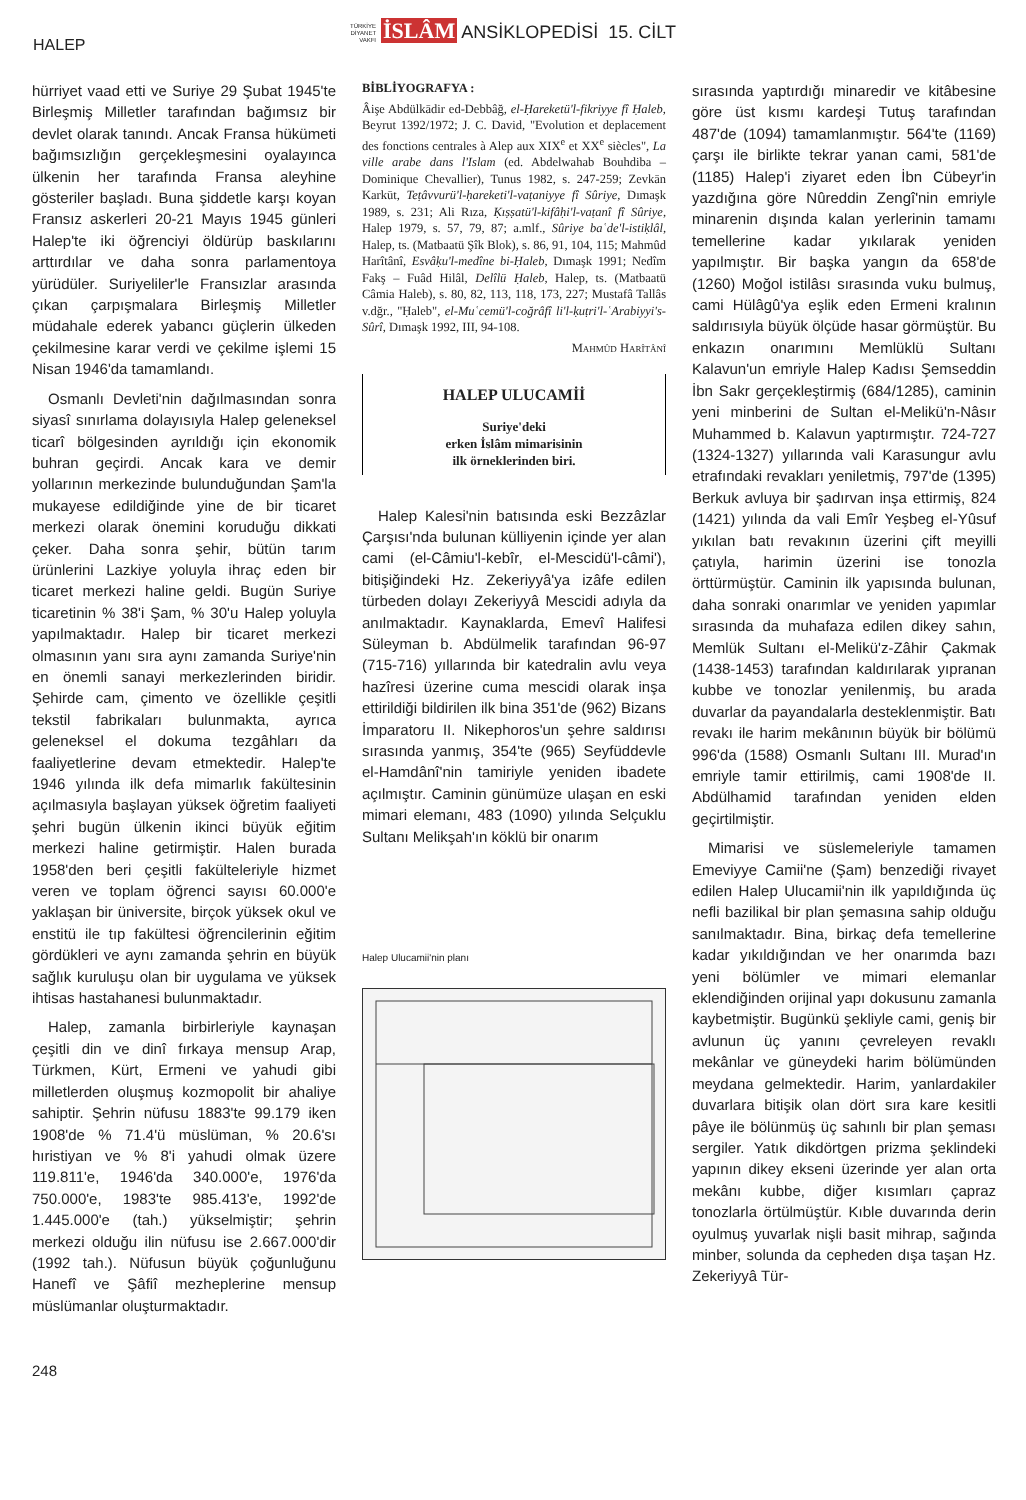HALEP
TÜRKİYE
DİYANET
VAKFI İSLÂM ANSİKLOPEDİSİ 15. CİLT
hürriyet vaad etti ve Suriye 29 Şubat 1945'te Birleşmiş Milletler tarafından bağımsız bir devlet olarak tanındı. Ancak Fransa hükümeti bağımsızlığın gerçekleşmesini oyalayınca ülkenin her tarafında Fransa aleyhine gösteriler başladı. Buna şiddetle karşı koyan Fransız askerleri 20-21 Mayıs 1945 günleri Halep'te iki öğrenciyi öldürüp baskılarını arttırdılar ve daha sonra parlamentoya yürüdüler. Suriyeliler'le Fransızlar arasında çıkan çarpışmalara Birleşmiş Milletler müdahale ederek yabancı güçlerin ülkeden çekilmesine karar verdi ve çekilme işlemi 15 Nisan 1946'da tamamlandı.
Osmanlı Devleti'nin dağılmasından sonra siyasî sınırlama dolayısıyla Halep geleneksel ticarî bölgesinden ayrıldığı için ekonomik buhran geçirdi. Ancak kara ve demir yollarının merkezinde bulunduğundan Şam'la mukayese edildiğinde yine de bir ticaret merkezi olarak önemini koruduğu dikkati çeker. Daha sonra şehir, bütün tarım ürünlerini Lazkiye yoluyla ihraç eden bir ticaret merkezi haline geldi. Bugün Suriye ticaretinin % 38'i Şam, % 30'u Halep yoluyla yapılmaktadır. Halep bir ticaret merkezi olmasının yanı sıra aynı zamanda Suriye'nin en önemli sanayi merkezlerinden biridir. Şehirde cam, çimento ve özellikle çeşitli tekstil fabrikaları bulunmakta, ayrıca geleneksel el dokuma tezgâhları da faaliyetlerine devam etmektedir. Halep'te 1946 yılında ilk defa mimarlık fakültesinin açılmasıyla başlayan yüksek öğretim faaliyeti şehri bugün ülkenin ikinci büyük eğitim merkezi haline getirmiştir. Halen burada 1958'den beri çeşitli fakülteleriyle hizmet veren ve toplam öğrenci sayısı 60.000'e yaklaşan bir üniversite, birçok yüksek okul ve enstitü ile tıp fakültesi öğrencilerinin eğitim gördükleri ve aynı zamanda şehrin en büyük sağlık kuruluşu olan bir uygulama ve yüksek ihtisas hastahanesi bulunmaktadır.
Halep, zamanla birbirleriyle kaynaşan çeşitli din ve dinî fırkaya mensup Arap, Türkmen, Kürt, Ermeni ve yahudi gibi milletlerden oluşmuş kozmopolit bir ahaliye sahiptir. Şehrin nüfusu 1883'te 99.179 iken 1908'de % 71.4'ü müslüman, % 20.6'sı hıristiyan ve % 8'i yahudi olmak üzere 119.811'e, 1946'da 340.000'e, 1976'da 750.000'e, 1983'te 985.413'e, 1992'de 1.445.000'e (tah.) yükselmiştir; şehrin merkezi olduğu ilin nüfusu ise 2.667.000'dir (1992 tah.). Nüfusun büyük çoğunluğunu Hanefî ve Şâfiî mezheplerine mensup müslümanlar oluşturmaktadır.
BİBLİYOGRAFYA :
Âişe Abdülkādir ed-Debbâğ, el-Ḥareketü'l-fikriyye fî Ḥaleb, Beyrut 1392/1972; J. C. David, "Evolution et deplacement des fonctions centrales à Alep aux XIX<sup>e</sup> et XX<sup>e</sup> siècles", La ville arabe dans l'Islam (ed. Abdelwahab Bouhdiba – Dominique Chevallier), Tunus 1982, s. 247-259; Zevkān Karkūt, Teṭâvvurü'l-ḥareketi'l-vaṭaniyye fî Sûriye, Dımaşk 1989, s. 231; Ali Rıza, Ḳıṣṣatü'l-kifâḥi'l-vaṭanî fî Sûriye, Halep 1979, s. 57, 79, 87; a.mlf., Sûriye baʿde'l-istiḳlâl, Halep, ts. (Matbaatü Şîk Blok), s. 86, 91, 104, 115; Mahmûd Harîtânî, Esvâḳu'l-medîne bi-Ḥaleb, Dımaşk 1991; Nedîm Fakş – Fuâd Hilâl, Delîlü Ḥaleb, Halep, ts. (Matbaatü Câmia Haleb), s. 80, 82, 113, 118, 173, 227; Mustafâ Tallâs v.dğr., "Ḥaleb", el-Muʿcemü'l-coğrâfî li'l-ḳuṭri'l-ʿArabiyyi's-Sûrî, Dımaşk 1992, III, 94-108.
Mahmûd Harîtânî
HALEP ULUCAMİİ
Suriye'deki
erken İslâm mimarisinin
ilk örneklerinden biri.
Halep Kalesi'nin batısında eski Bezzâzlar Çarşısı'nda bulunan külliyenin içinde yer alan cami (el-Câmiu'l-kebîr, el-Mescidü'l-câmi'), bitişiğindeki Hz. Zekeriyyâ'ya izâfe edilen türbeden dolayı Zekeriyyâ Mescidi adıyla da anılmaktadır. Kaynaklarda, Emevî Halifesi Süleyman b. Abdülmelik tarafından 96-97 (715-716) yıllarında bir katedralin avlu veya hazîresi üzerine cuma mescidi olarak inşa ettirildiği bildirilen ilk bina 351'de (962) Bizans İmparatoru II. Nikephoros'un şehre saldırısı sırasında yanmış, 354'te (965) Seyfüddevle el-Hamdânî'nin tamiriyle yeniden ibadete açılmıştır. Caminin günümüze ulaşan en eski mimari elemanı, 483 (1090) yılında Selçuklu Sultanı Melikşah'ın köklü bir onarım
Halep Ulucamii'nin planı
sırasında yaptırdığı minaredir ve kitâbesine göre üst kısmı kardeşi Tutuş tarafından 487'de (1094) tamamlanmıştır. 564'te (1169) çarşı ile birlikte tekrar yanan cami, 581'de (1185) Halep'i ziyaret eden İbn Cübeyr'in yazdığına göre Nûreddin Zengî'nin emriyle minarenin dışında kalan yerlerinin tamamı temellerine kadar yıkılarak yeniden yapılmıştır. Bir başka yangın da 658'de (1260) Moğol istilâsı sırasında vuku bulmuş, cami Hülâgû'ya eşlik eden Ermeni kralının saldırısıyla büyük ölçüde hasar görmüştür. Bu enkazın onarımını Memlüklü Sultanı Kalavun'un emriyle Halep Kadısı Şemseddin İbn Sakr gerçekleştirmiş (684/1285), caminin yeni minberini de Sultan el-Melikü'n-Nâsır Muhammed b. Kalavun yaptırmıştır. 724-727 (1324-1327) yıllarında vali Karasungur avlu etrafındaki revakları yeniletmiş, 797'de (1395) Berkuk avluya bir şadırvan inşa ettirmiş, 824 (1421) yılında da vali Emîr Yeşbeg el-Yûsuf yıkılan batı revakının üzerini çift meyilli çatıyla, harimin üzerini ise tonozla örttürmüştür. Caminin ilk yapısında bulunan, daha sonraki onarımlar ve yeniden yapımlar sırasında da muhafaza edilen dikey sahın, Memlük Sultanı el-Melikü'z-Zâhir Çakmak (1438-1453) tarafından kaldırılarak yıpranan kubbe ve tonozlar yenilenmiş, bu arada duvarlar da payandalarla desteklenmiştir. Batı revakı ile harim mekânının büyük bir bölümü 996'da (1588) Osmanlı Sultanı III. Murad'ın emriyle tamir ettirilmiş, cami 1908'de II. Abdülhamid tarafından yeniden elden geçirtilmiştir.
Mimarisi ve süslemeleriyle tamamen Emeviyye Camii'ne (Şam) benzediği rivayet edilen Halep Ulucamii'nin ilk yapıldığında üç nefli bazilikal bir plan şemasına sahip olduğu sanılmaktadır. Bina, birkaç defa temellerine kadar yıkıldığından ve her onarımda bazı yeni bölümler ve mimari elemanlar eklendiğinden orijinal yapı dokusunu zamanla kaybetmiştir. Bugünkü şekliyle cami, geniş bir avlunun üç yanını çevreleyen revaklı mekânlar ve güneydeki harim bölümünden meydana gelmektedir. Harim, yanlardakiler duvarlara bitişik olan dört sıra kare kesitli pâye ile bölünmüş üç sahınlı bir plan şeması sergiler. Yatık dikdörtgen prizma şeklindeki yapının dikey ekseni üzerinde yer alan orta mekânı kubbe, diğer kısımları çapraz tonozlarla örtülmüştür. Kıble duvarında derin oyulmuş yuvarlak nişli basit mihrap, sağında minber, solunda da cepheden dışa taşan Hz. Zekeriyyâ Tür-
248